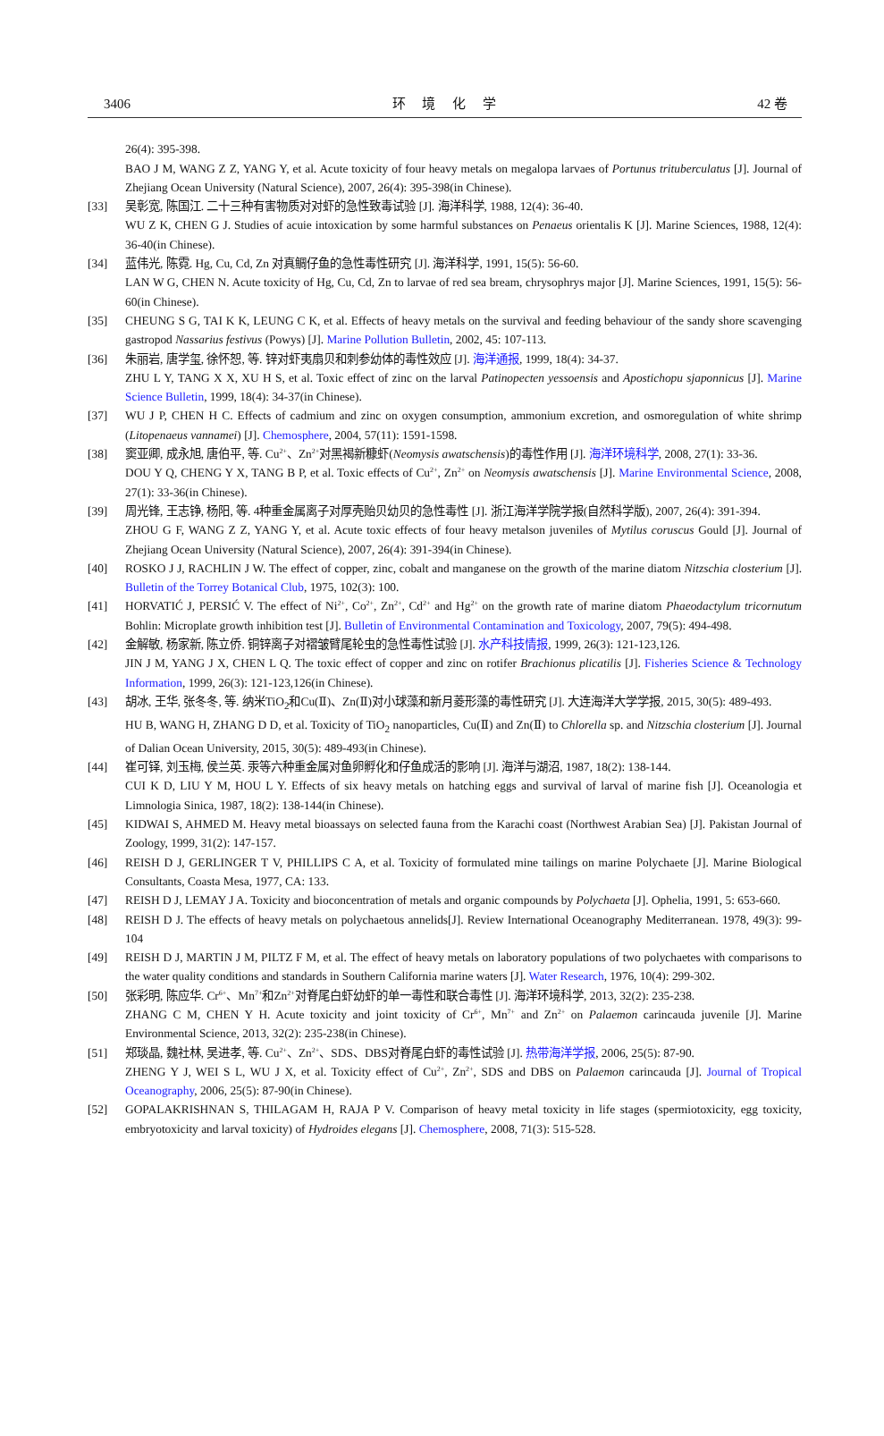3406 环 境 化 学 42 卷
26(4): 395-398.
BAO J M, WANG Z Z, YANG Y, et al. Acute toxicity of four heavy metals on megalopa larvaes of Portunus trituberculatus [J]. Journal of Zhejiang Ocean University (Natural Science), 2007, 26(4): 395-398(in Chinese).
[33] 吴彰宽, 陈国江. 二十三种有害物质对对虾的急性致毒试验 [J]. 海洋科学, 1988, 12(4): 36-40.
WU Z K, CHEN G J. Studies of acuie intoxication by some harmful substances on Penaeus orientalis K [J]. Marine Sciences, 1988, 12(4): 36-40(in Chinese).
[34] 蓝伟光, 陈霓. Hg, Cu, Cd, Zn 对真鲷仔鱼的急性毒性研究 [J]. 海洋科学, 1991, 15(5): 56-60.
LAN W G, CHEN N. Acute toxicity of Hg, Cu, Cd, Zn to larvae of red sea bream, chrysophrys major [J]. Marine Sciences, 1991, 15(5): 56-60(in Chinese).
[35] CHEUNG S G, TAI K K, LEUNG C K, et al. Effects of heavy metals on the survival and feeding behaviour of the sandy shore scavenging gastropod Nassarius festivus (Powys) [J]. Marine Pollution Bulletin, 2002, 45: 107-113.
[36] 朱丽岩, 唐学玺, 徐怀恕, 等. 锌对虾夷扇贝和刺参幼体的毒性效应 [J]. 海洋通报, 1999, 18(4): 34-37.
ZHU L Y, TANG X X, XU H S, et al. Toxic effect of zinc on the larval Patinopecten yessoensis and Apostichopu sjaponnicus [J]. Marine Science Bulletin, 1999, 18(4): 34-37(in Chinese).
[37] WU J P, CHEN H C. Effects of cadmium and zinc on oxygen consumption, ammonium excretion, and osmoregulation of white shrimp (Litopenaeus vannamei) [J]. Chemosphere, 2004, 57(11): 1591-1598.
[38] 窦亚卿, 成永旭, 唐伯平, 等. Cu<sup>2+</sup>、Zn<sup>2+</sup>对黑褐新糠虾(Neomysis awatschensis)的毒性作用 [J]. 海洋环境科学, 2008, 27(1): 33-36.
DOU Y Q, CHENG Y X, TANG B P, et al. Toxic effects of Cu<sup>2+</sup>, Zn<sup>2+</sup> on Neomysis awatschensis [J]. Marine Environmental Science, 2008, 27(1): 33-36(in Chinese).
[39] 周光锋, 王志铮, 杨阳, 等. 4种重金属离子对厚壳贻贝幼贝的急性毒性 [J]. 浙江海洋学院学报(自然科学版), 2007, 26(4): 391-394.
ZHOU G F, WANG Z Z, YANG Y, et al. Acute toxic effects of four heavy metalson juveniles of Mytilus coruscus Gould [J]. Journal of Zhejiang Ocean University (Natural Science), 2007, 26(4): 391-394(in Chinese).
[40] ROSKO J J, RACHLIN J W. The effect of copper, zinc, cobalt and manganese on the growth of the marine diatom Nitzschia closterium [J]. Bulletin of the Torrey Botanical Club, 1975, 102(3): 100.
[41] HORVATIĆ J, PERSIĆ V. The effect of Ni<sup>2+</sup>, Co<sup>2+</sup>, Zn<sup>2+</sup>, Cd<sup>2+</sup> and Hg<sup>2+</sup> on the growth rate of marine diatom Phaeodactylum tricornutum Bohlin: Microplate growth inhibition test [J]. Bulletin of Environmental Contamination and Toxicology, 2007, 79(5): 494-498.
[42] 金解敏, 杨家新, 陈立侨. 铜锌离子对褶皱臂尾轮虫的急性毒性试验 [J]. 水产科技情报, 1999, 26(3): 121-123,126.
JIN J M, YANG J X, CHEN L Q. The toxic effect of copper and zinc on rotifer Brachionus plicatilis [J]. Fisheries Science & Technology Information, 1999, 26(3): 121-123,126(in Chinese).
[43] 胡冰, 王华, 张冬冬, 等. 纳米TiO<sub>2</sub>和Cu(Ⅱ)、Zn(Ⅱ)对小球藻和新月菱形藻的毒性研究 [J]. 大连海洋大学学报, 2015, 30(5): 489-493.
HU B, WANG H, ZHANG D D, et al. Toxicity of TiO<sub>2</sub> nanoparticles, Cu(Ⅱ) and Zn(Ⅱ) to Chlorella sp. and Nitzschia closterium [J]. Journal of Dalian Ocean University, 2015, 30(5): 489-493(in Chinese).
[44] 崔可铎, 刘玉梅, 侯兰英. 汞等六种重金属对鱼卵孵化和仔鱼成活的影响 [J]. 海洋与湖沼, 1987, 18(2): 138-144.
CUI K D, LIU Y M, HOU L Y. Effects of six heavy metals on hatching eggs and survival of larval of marine fish [J]. Oceanologia et Limnologia Sinica, 1987, 18(2): 138-144(in Chinese).
[45] KIDWAI S, AHMED M. Heavy metal bioassays on selected fauna from the Karachi coast (Northwest Arabian Sea) [J]. Pakistan Journal of Zoology, 1999, 31(2): 147-157.
[46] REISH D J, GERLINGER T V, PHILLIPS C A, et al. Toxicity of formulated mine tailings on marine Polychaete [J]. Marine Biological Consultants, Coasta Mesa, 1977, CA: 133.
[47] REISH D J, LEMAY J A. Toxicity and bioconcentration of metals and organic compounds by Polychaeta [J]. Ophelia, 1991, 5: 653-660.
[48] REISH D J. The effects of heavy metals on polychaetous annelids[J]. Review International Oceanography Mediterranean. 1978, 49(3): 99-104
[49] REISH D J, MARTIN J M, PILTZ F M, et al. The effect of heavy metals on laboratory populations of two polychaetes with comparisons to the water quality conditions and standards in Southern California marine waters [J]. Water Research, 1976, 10(4): 299-302.
[50] 张彩明, 陈应华. Cr<sup>6+</sup>、Mn<sup>7+</sup>和Zn<sup>2+</sup>对脊尾白虾幼虾的单一毒性和联合毒性 [J]. 海洋环境科学, 2013, 32(2): 235-238.
ZHANG C M, CHEN Y H. Acute toxicity and joint toxicity of Cr<sup>6+</sup>, Mn<sup>7+</sup> and Zn<sup>2+</sup> on Palaemon carincauda juvenile [J]. Marine Environmental Science, 2013, 32(2): 235-238(in Chinese).
[51] 郑琰晶, 魏社林, 吴进孝, 等. Cu<sup>2+</sup>、Zn<sup>2+</sup>、SDS、DBS对脊尾白虾的毒性试验 [J]. 热带海洋学报, 2006, 25(5): 87-90.
ZHENG Y J, WEI S L, WU J X, et al. Toxicity effect of Cu<sup>2+</sup>, Zn<sup>2+</sup>, SDS and DBS on Palaemon carincauda [J]. Journal of Tropical Oceanography, 2006, 25(5): 87-90(in Chinese).
[52] GOPALAKRISHNAN S, THILAGAM H, RAJA P V. Comparison of heavy metal toxicity in life stages (spermiotoxicity, egg toxicity, embryotoxicity and larval toxicity) of Hydroides elegans [J]. Chemosphere, 2008, 71(3): 515-528.